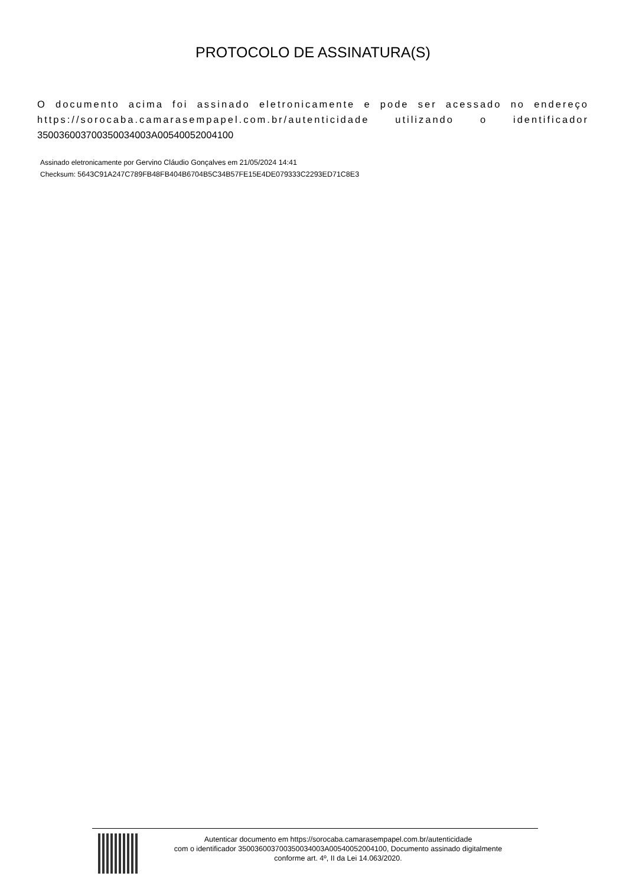PROTOCOLO DE ASSINATURA(S)
O documento acima foi assinado eletronicamente e pode ser acessado no endereço https://sorocaba.camarasempapel.com.br/autenticidade utilizando o identificador 350036003700350034003A00540052004100
Assinado eletronicamente por Gervino Cláudio Gonçalves em 21/05/2024 14:41
Checksum: 5643C91A247C789FB48FB404B6704B5C34B57FE15E4DE079333C2293ED71C8E3
Autenticar documento em https://sorocaba.camarasempapel.com.br/autenticidade
com o identificador 350036003700350034003A00540052004100, Documento assinado digitalmente
conforme art. 4º, II da Lei 14.063/2020.